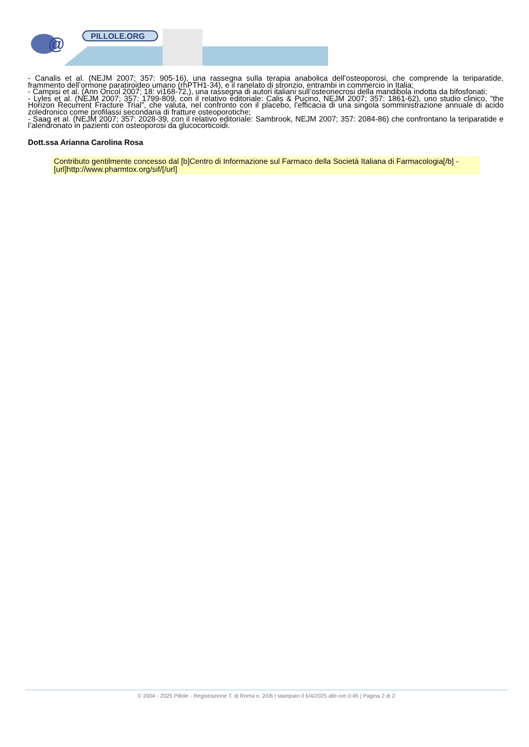@
PILLOLE.ORG
- Canalis et al. (NEJM 2007; 357: 905-16), una rassegna sulla terapia anabolica dell’osteoporosi, che comprende la teriparatide, frammento dell’ormone paratiroideo umano (rhPTH1-34), e il ranelato di stronzio, entrambi in commercio in Italia;
- Campisi et al. (Ann Oncol 2007; 18: vi168-72,), una rassegna di autori italiani sull’osteonecrosi della mandibola indotta da bifosfonati;
- Lyles et al. (NEJM 2007; 357: 1799-809, con il relativo editoriale: Calis & Pucino, NEJM 2007; 357: 1861-62), uno studio clinico, “the Horizon Recurrent Fracture Trial”, che valuta, nel confronto con il placebo, l’efficacia di una singola somministrazione annuale di acido zoledronico come profilassi secondaria di fratture osteoporotiche;
- Saag et al. (NEJM 2007; 357: 2028-39, con il relativo editoriale: Sambrook, NEJM 2007; 357: 2084-86) che confrontano la teriparatide e l’alendronato in pazienti con osteoporosi da glucocorticoidi.
Dott.ssa Arianna Carolina Rosa
Contributo gentilmente concesso dal [b]Centro di Informazione sul Farmaco della Società Italiana di Farmacologia[/b] - [url]http://www.pharmtox.org/sif/[/url]
© 2004 - 2025 Pillole - Registrazione T. di Roma n. 2/06 | stampato il 6/4/2025 alle ore 0:45 | Pagina 2 di 2